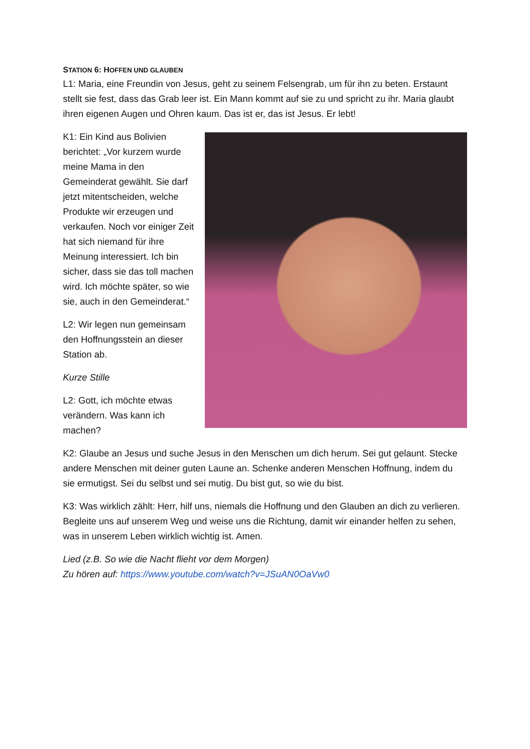STATION 6: HOFFEN UND GLAUBEN
L1: Maria, eine Freundin von Jesus, geht zu seinem Felsengrab, um für ihn zu beten. Erstaunt stellt sie fest, dass das Grab leer ist. Ein Mann kommt auf sie zu und spricht zu ihr. Maria glaubt ihren eigenen Augen und Ohren kaum. Das ist er, das ist Jesus. Er lebt!
K1: Ein Kind aus Bolivien berichtet: „Vor kurzem wurde meine Mama in den Gemeinderat gewählt. Sie darf jetzt mitentscheiden, welche Produkte wir erzeugen und verkaufen. Noch vor einiger Zeit hat sich niemand für ihre Meinung interessiert. Ich bin sicher, dass sie das toll machen wird. Ich möchte später, so wie sie, auch in den Gemeinderat.“
L2: Wir legen nun gemeinsam den Hoffnungsstein an dieser Station ab.
Kurze Stille
L2: Gott, ich möchte etwas verändern. Was kann ich machen?
K2: Glaube an Jesus und suche Jesus in den Menschen um dich herum. Sei gut gelaunt. Stecke andere Menschen mit deiner guten Laune an. Schenke anderen Menschen Hoffnung, indem du sie ermutigst. Sei du selbst und sei mutig. Du bist gut, so wie du bist.
K3: Was wirklich zählt: Herr, hilf uns, niemals die Hoffnung und den Glauben an dich zu verlieren. Begleite uns auf unserem Weg und weise uns die Richtung, damit wir einander helfen zu sehen, was in unserem Leben wirklich wichtig ist. Amen.
Lied (z.B. So wie die Nacht flieht vor dem Morgen)
Zu hören auf: https://www.youtube.com/watch?v=JSuAN0OaVw0